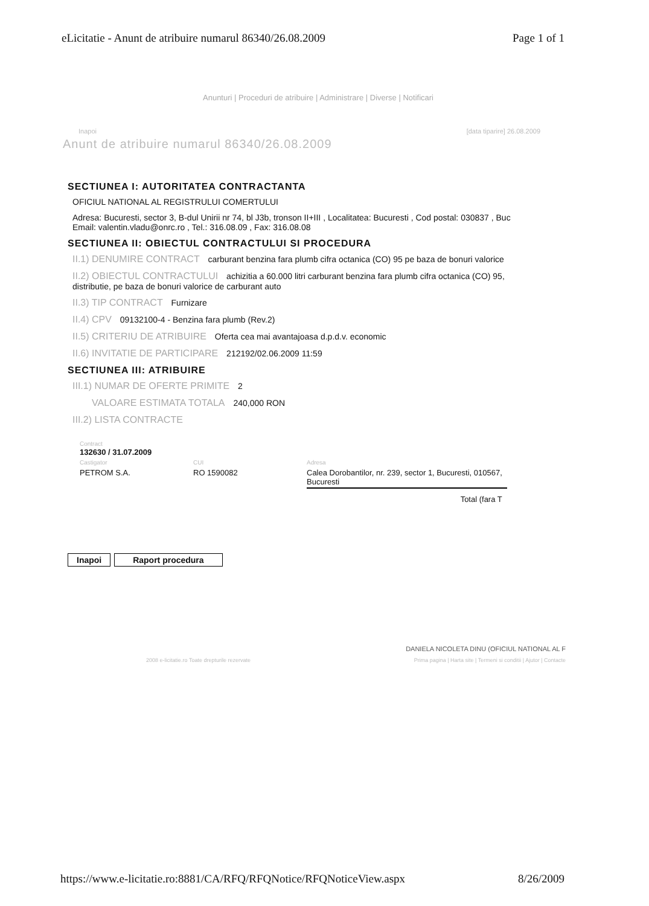eLicitatie - Anunt de atribuire numarul 86340/26.08.2009 Page 1 of 1
Anunturi | Proceduri de atribuire | Administrare | Diverse | Notificari
Inapoi [data tiparire] 26.08.2009
Anunt de atribuire numarul 86340/26.08.2009
SECTIUNEA I: AUTORITATEA CONTRACTANTA
OFICIUL NATIONAL AL REGISTRULUI COMERTULUI
Adresa: Bucuresti, sector 3, B-dul Unirii nr 74, bl J3b, tronson II+III , Localitatea: Bucuresti , Cod postal: 030837 , Buc
Email: valentin.vladu@onrc.ro , Tel.: 316.08.09 , Fax: 316.08.08
SECTIUNEA II: OBIECTUL CONTRACTULUI SI PROCEDURA
II.1) DENUMIRE CONTRACT carburant benzina fara plumb cifra octanica (CO) 95 pe baza de bonuri valorice
II.2) OBIECTUL CONTRACTULUI achizitia a 60.000 litri carburant benzina fara plumb cifra octanica (CO) 95,
distributie, pe baza de bonuri valorice de carburant auto
II.3) TIP CONTRACT Furnizare
II.4) CPV 09132100-4 - Benzina fara plumb (Rev.2)
II.5) CRITERIU DE ATRIBUIRE Oferta cea mai avantajoasa d.p.d.v. economic
II.6) INVITATIE DE PARTICIPARE 212192/02.06.2009 11:59
SECTIUNEA III: ATRIBUIRE
III.1) NUMAR DE OFERTE PRIMITE 2
VALOARE ESTIMATA TOTALA 240,000 RON
III.2) LISTA CONTRACTE
| Contract 132630 / 31.07.2009 | | |
| Castigator | CUI | Adresa |
| PETROM S.A. | RO 1590082 | Calea Dorobantilor, nr. 239, sector 1, Bucuresti, 010567, Bucuresti |
| | | Total (fara T |
Inapoi Raport procedura
DANIELA NICOLETA DINU (OFICIUL NATIONAL AL F
2008 e-licitatie.ro Toate drepturile rezervate Prima pagina | Harta site | Termeni si conditii | Ajutor | Contacte
https://www.e-licitatie.ro:8881/CA/RFQ/RFQNotice/RFQNoticeView.aspx 8/26/2009